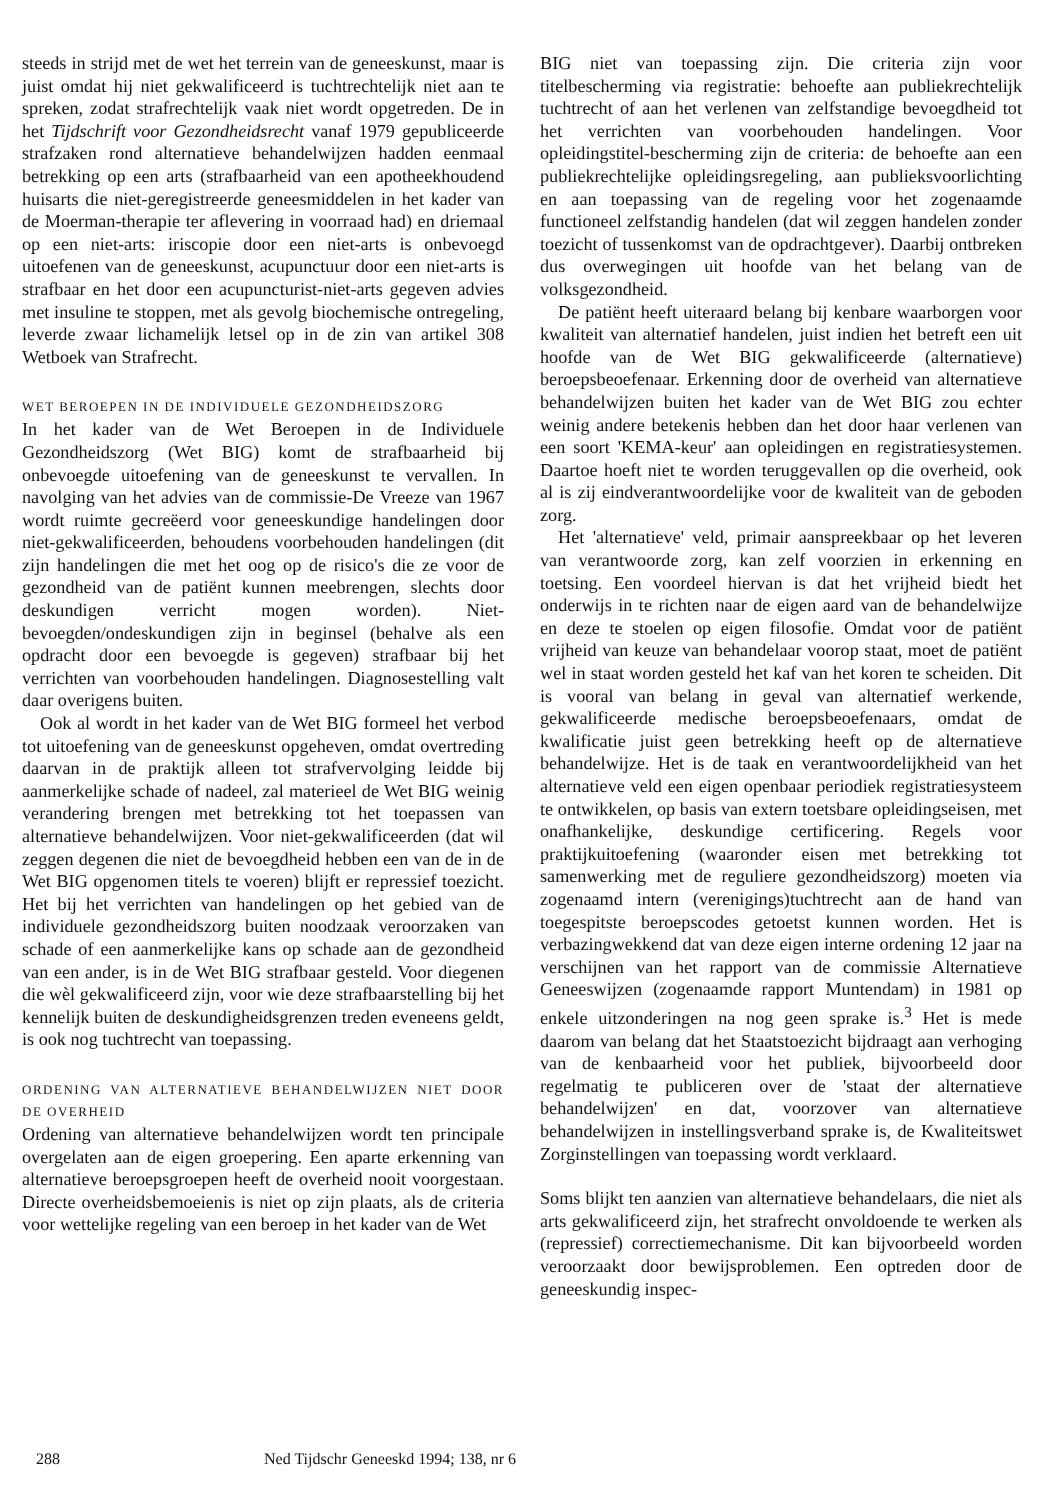steeds in strijd met de wet het terrein van de geneeskunst, maar is juist omdat hij niet gekwalificeerd is tuchtrechtelijk niet aan te spreken, zodat strafrechtelijk vaak niet wordt opgetreden. De in het Tijdschrift voor Gezondheidsrecht vanaf 1979 gepubliceerde strafzaken rond alternatieve behandelwijzen hadden eenmaal betrekking op een arts (strafbaarheid van een apotheekhoudend huisarts die niet-geregistreerde geneesmiddelen in het kader van de Moerman-therapie ter aflevering in voorraad had) en driemaal op een niet-arts: iriscopie door een niet-arts is onbevoegd uitoefenen van de geneeskunst, acupunctuur door een niet-arts is strafbaar en het door een acupuncturist-niet-arts gegeven advies met insuline te stoppen, met als gevolg biochemische ontregeling, leverde zwaar lichamelijk letsel op in de zin van artikel 308 Wetboek van Strafrecht.
WET BEROEPEN IN DE INDIVIDUELE GEZONDHEIDSZORG
In het kader van de Wet Beroepen in de Individuele Gezondheidszorg (Wet BIG) komt de strafbaarheid bij onbevoegde uitoefening van de geneeskunst te vervallen. In navolging van het advies van de commissie-De Vreeze van 1967 wordt ruimte gecreëerd voor geneeskundige handelingen door niet-gekwalificeerden, behoudens voorbehouden handelingen (dit zijn handelingen die met het oog op de risico's die ze voor de gezondheid van de patiënt kunnen meebrengen, slechts door deskundigen verricht mogen worden). Niet-bevoegden/ondeskundigen zijn in beginsel (behalve als een opdracht door een bevoegde is gegeven) strafbaar bij het verrichten van voorbehouden handelingen. Diagnosestelling valt daar overigens buiten.
Ook al wordt in het kader van de Wet BIG formeel het verbod tot uitoefening van de geneeskunst opgeheven, omdat overtreding daarvan in de praktijk alleen tot strafvervolging leidde bij aanmerkelijke schade of nadeel, zal materieel de Wet BIG weinig verandering brengen met betrekking tot het toepassen van alternatieve behandelwijzen. Voor niet-gekwalificeerden (dat wil zeggen degenen die niet de bevoegdheid hebben een van de in de Wet BIG opgenomen titels te voeren) blijft er repressief toezicht. Het bij het verrichten van handelingen op het gebied van de individuele gezondheidszorg buiten noodzaak veroorzaken van schade of een aanmerkelijke kans op schade aan de gezondheid van een ander, is in de Wet BIG strafbaar gesteld. Voor diegenen die wèl gekwalificeerd zijn, voor wie deze strafbaarstelling bij het kennelijk buiten de deskundigheidsgrenzen treden eveneens geldt, is ook nog tuchtrecht van toepassing.
ORDENING VAN ALTERNATIEVE BEHANDELWIJZEN NIET DOOR DE OVERHEID
Ordening van alternatieve behandelwijzen wordt ten principale overgelaten aan de eigen groepering. Een aparte erkenning van alternatieve beroepsgroepen heeft de overheid nooit voorgestaan. Directe overheidsbemoeienis is niet op zijn plaats, als de criteria voor wettelijke regeling van een beroep in het kader van de Wet
BIG niet van toepassing zijn. Die criteria zijn voor titelbescherming via registratie: behoefte aan publiekrechtelijk tuchtrecht of aan het verlenen van zelfstandige bevoegdheid tot het verrichten van voorbehouden handelingen. Voor opleidingstitel-bescherming zijn de criteria: de behoefte aan een publiekrechtelijke opleidingsregeling, aan publieksvoorlichting en aan toepassing van de regeling voor het zogenaamde functioneel zelfstandig handelen (dat wil zeggen handelen zonder toezicht of tussenkomst van de opdrachtgever). Daarbij ontbreken dus overwegingen uit hoofde van het belang van de volksgezondheid.
De patiënt heeft uiteraard belang bij kenbare waarborgen voor kwaliteit van alternatief handelen, juist indien het betreft een uit hoofde van de Wet BIG gekwalificeerde (alternatieve) beroepsbeoefenaar. Erkenning door de overheid van alternatieve behandelwijzen buiten het kader van de Wet BIG zou echter weinig andere betekenis hebben dan het door haar verlenen van een soort 'KEMA-keur' aan opleidingen en registratiesystemen. Daartoe hoeft niet te worden teruggevallen op die overheid, ook al is zij eindverantwoordelijke voor de kwaliteit van de geboden zorg.
Het 'alternatieve' veld, primair aanspreekbaar op het leveren van verantwoorde zorg, kan zelf voorzien in erkenning en toetsing. Een voordeel hiervan is dat het vrijheid biedt het onderwijs in te richten naar de eigen aard van de behandelwijze en deze te stoelen op eigen filosofie. Omdat voor de patiënt vrijheid van keuze van behandelaar voorop staat, moet de patiënt wel in staat worden gesteld het kaf van het koren te scheiden. Dit is vooral van belang in geval van alternatief werkende, gekwalificeerde medische beroepsbeoefenaars, omdat de kwalificatie juist geen betrekking heeft op de alternatieve behandelwijze. Het is de taak en verantwoordelijkheid van het alternatieve veld een eigen openbaar periodiek registratiesysteem te ontwikkelen, op basis van extern toetsbare opleidingseisen, met onafhankelijke, deskundige certificering. Regels voor praktijkuitoefening (waaronder eisen met betrekking tot samenwerking met de reguliere gezondheidszorg) moeten via zogenaamd intern (verenigings)tuchtrecht aan de hand van toegespitste beroepscodes getoetst kunnen worden. Het is verbazingwekkend dat van deze eigen interne ordening 12 jaar na verschijnen van het rapport van de commissie Alternatieve Geneeswijzen (zogenaamde rapport Muntendam) in 1981 op enkele uitzonderingen na nog geen sprake is.<sup>3</sup> Het is mede daarom van belang dat het Staatstoezicht bijdraagt aan verhoging van de kenbaarheid voor het publiek, bijvoorbeeld door regelmatig te publiceren over de 'staat der alternatieve behandelwijzen' en dat, voorzover van alternatieve behandelwijzen in instellingsverband sprake is, de Kwaliteitswet Zorginstellingen van toepassing wordt verklaard.
Soms blijkt ten aanzien van alternatieve behandelaars, die niet als arts gekwalificeerd zijn, het strafrecht onvoldoende te werken als (repressief) correctiemechanisme. Dit kan bijvoorbeeld worden veroorzaakt door bewijsproblemen. Een optreden door de geneeskundig inspec-
288 Ned Tijdschr Geneeskd 1994; 138, nr 6